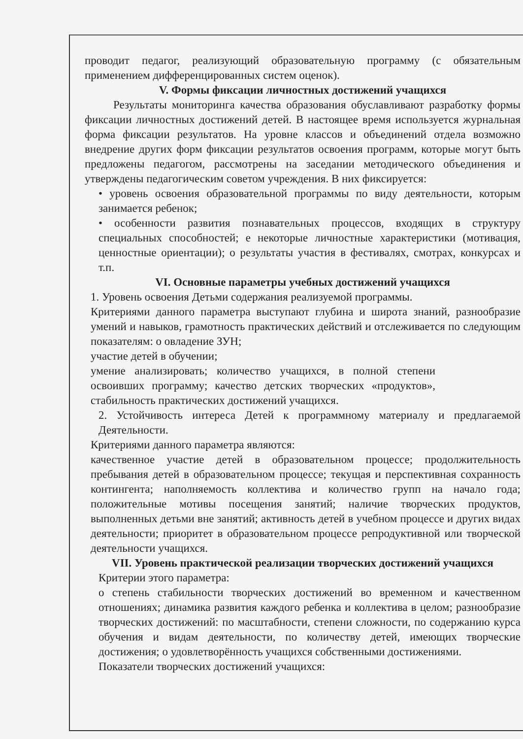проводит педагог, реализующий образовательную программу (с обязательным применением дифференцированных систем оценок).
V. Формы фиксации личностных достижений учащихся
Результаты мониторинга качества образования обуславливают разработку формы фиксации личностных достижений детей. В настоящее время используется журнальная форма фиксации результатов. На уровне классов и объединений отдела возможно внедрение других форм фиксации результатов освоения программ, которые могут быть предложены педагогом, рассмотрены на заседании методического объединения и утверждены педагогическим советом учреждения. В них фиксируется:
• уровень освоения образовательной программы по виду деятельности, которым занимается ребенок;
• особенности развития познавательных процессов, входящих в структуру специальных способностей; е некоторые личностные характеристики (мотивация, ценностные ориентации); о результаты участия в фестивалях, смотрах, конкурсах и т.п.
VI. Основные параметры учебных достижений учащихся
1. Уровень освоения Детьми содержания реализуемой программы.
Критериями данного параметра выступают глубина и широта знаний, разнообразие умений и навыков, грамотность практических действий и отслеживается по следующим показателям: о овладение ЗУН;
участие детей в обучении;
умение анализировать; количество учащихся, в полной степени освоивших программу; качество детских творческих «продуктов», стабильность практических достижений учащихся.
2. Устойчивость интереса Детей к программному материалу и предлагаемой Деятельности.
Критериями данного параметра являются:
качественное участие детей в образовательном процессе; продолжительность пребывания детей в образовательном процессе; текущая и перспективная сохранность контингента; наполняемость коллектива и количество групп на начало года; положительные мотивы посещения занятий; наличие творческих продуктов, выполненных детьми вне занятий; активность детей в учебном процессе и других видах деятельности; приоритет в образовательном процессе репродуктивной или творческой деятельности учащихся.
VII. Уровень практической реализации творческих достижений учащихся
Критерии этого параметра:
о степень стабильности творческих достижений во временном и качественном отношениях; динамика развития каждого ребенка и коллектива в целом; разнообразие творческих достижений: по масштабности, степени сложности, по содержанию курса обучения и видам деятельности, по количеству детей, имеющих творческие достижения; о удовлетворённость учащихся собственными достижениями.
Показатели творческих достижений учащихся: